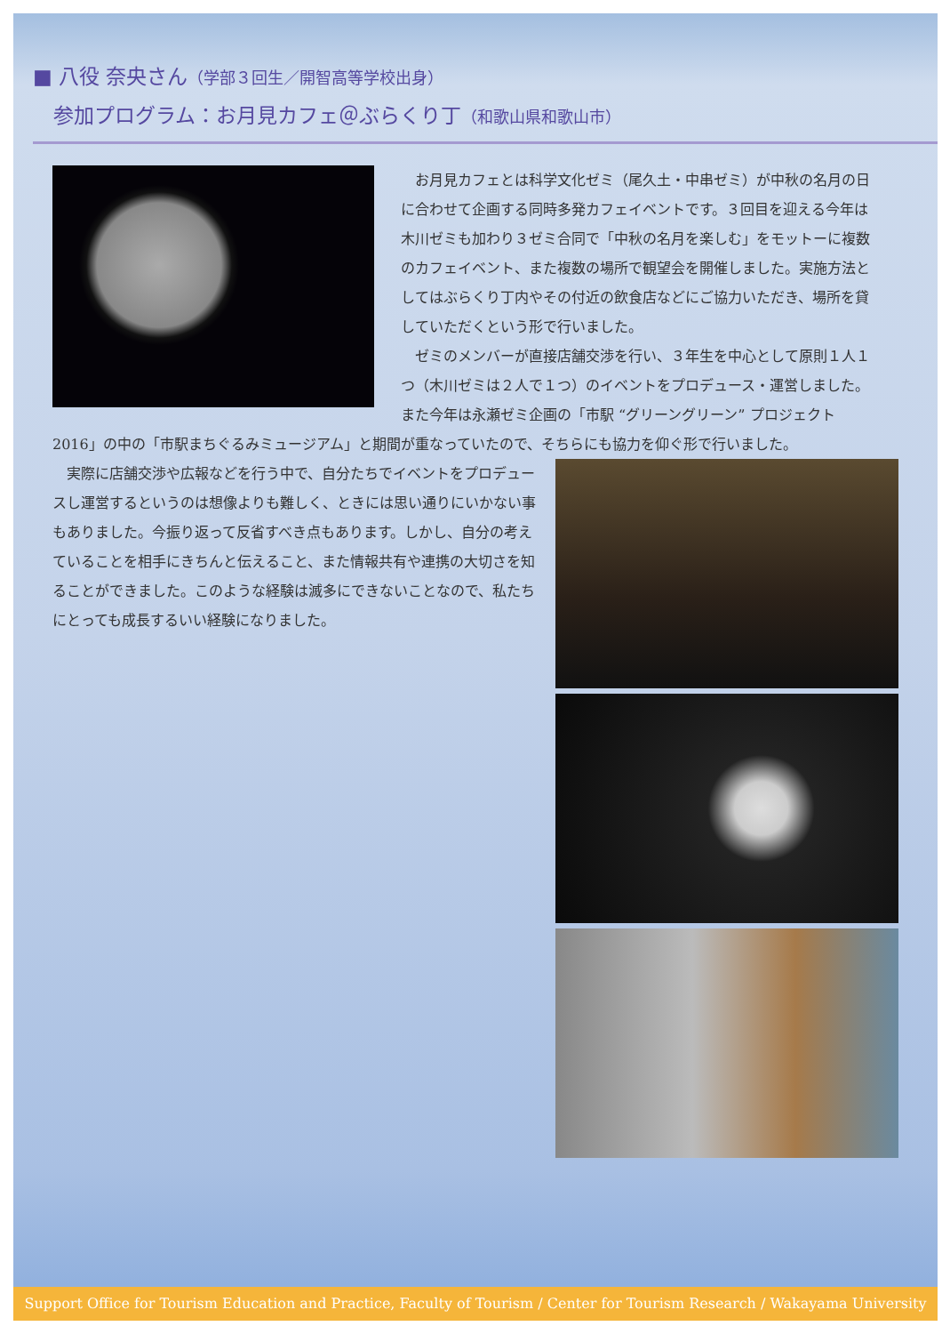■ 八役 奈央さん（学部３回生／開智高等学校出身）
　参加プログラム：お月見カフェ＠ぶらくり丁（和歌山県和歌山市）
お月見カフェとは科学文化ゼミ（尾久土・中串ゼミ）が中秋の名月の日に合わせて企画する同時多発カフェイベントです。３回目を迎える今年は木川ゼミも加わり３ゼミ合同で「中秋の名月を楽しむ」をモットーに複数のカフェイベント、また複数の場所で観望会を開催しました。実施方法としてはぶらくり丁内やその付近の飲食店などにご協力いただき、場所を貸していただくという形で行いました。
ゼミのメンバーが直接店舗交渉を行い、３年生を中心として原則１人１つ（木川ゼミは２人で１つ）のイベントをプロデュース・運営しました。また今年は永瀬ゼミ企画の「市駅 “グリーングリーン” プロジェクト 2016」の中の「市駅まちぐるみミュージアム」と期間が重なっていたので、そちらにも協力を仰ぐ形で行いました。
実際に店舗交渉や広報などを行う中で、自分たちでイベントをプロデュースし運営するというのは想像よりも難しく、ときには思い通りにいかない事もありました。今振り返って反省すべき点もあります。しかし、自分の考えていることを相手にきちんと伝えること、また情報共有や連携の大切さを知ることができました。このような経験は滅多にできないことなので、私たちにとっても成長するいい経験になりました。
Support Office for Tourism Education and Practice, Faculty of Tourism / Center for Tourism Research / Wakayama University